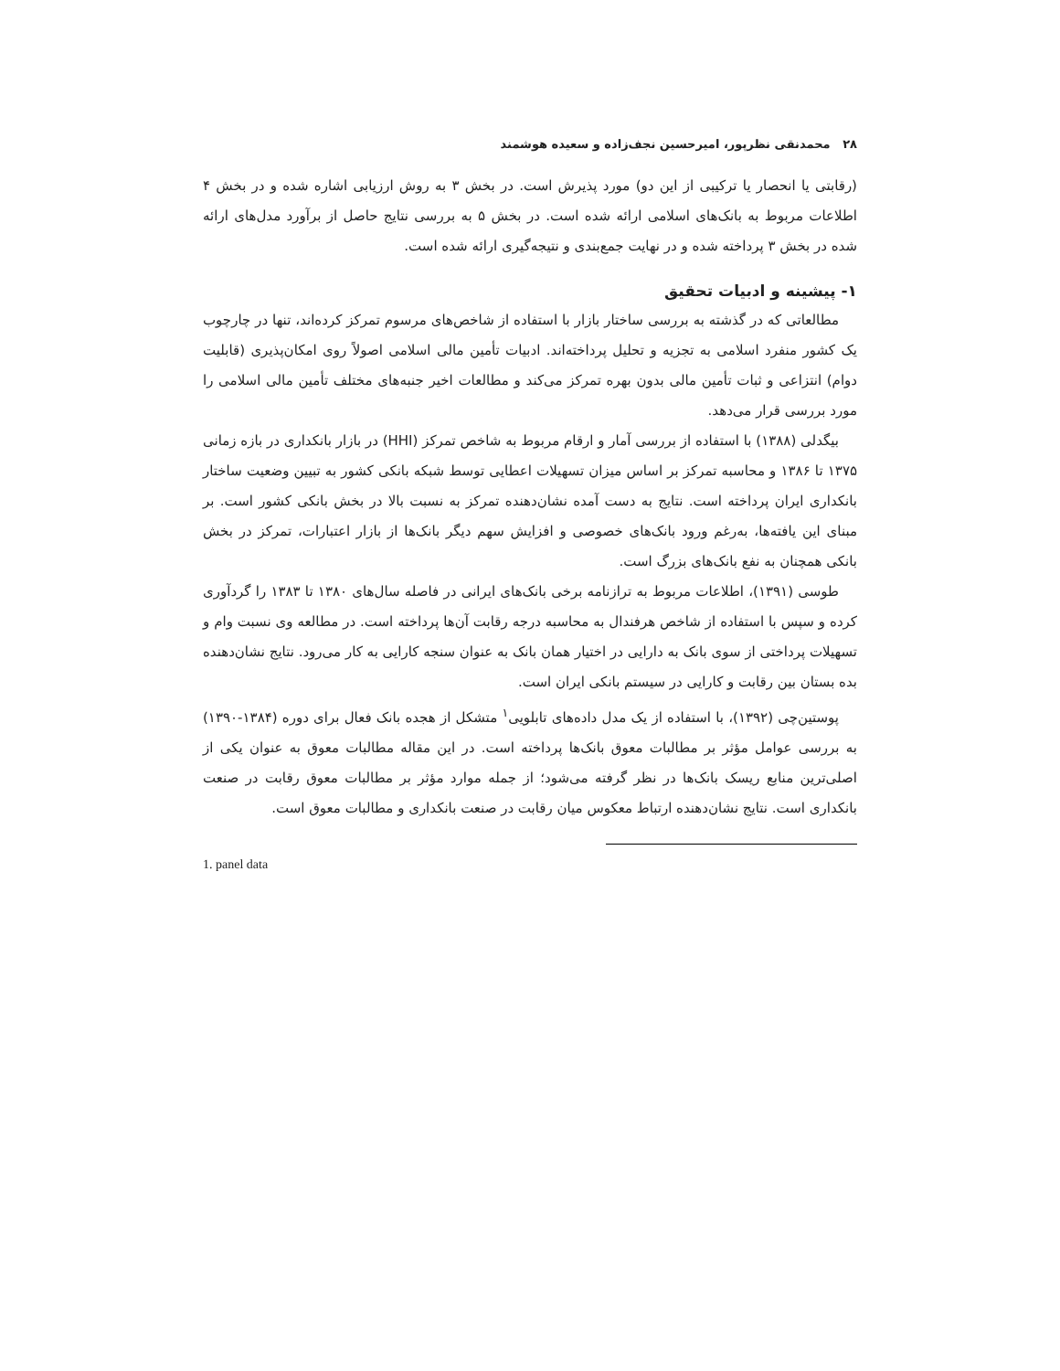۲۸ محمدنقی نظرپور، امیرحسین نجف‌زاده و سعیده هوشمند
(رقابتی یا انحصار یا ترکیبی از این دو) مورد پذیرش است. در بخش ۳ به روش ارزیابی اشاره شده و در بخش ۴ اطلاعات مربوط به بانک‌های اسلامی ارائه شده است. در بخش ۵ به بررسی نتایج حاصل از برآورد مدل‌های ارائه شده در بخش ۳ پرداخته شده و در نهایت جمع‌بندی و نتیجه‌گیری ارائه شده است.
۱- پیشینه و ادبیات تحقیق
مطالعاتی که در گذشته به بررسی ساختار بازار با استفاده از شاخص‌های مرسوم تمرکز کرده‌اند، تنها در چارچوب یک کشور منفرد اسلامی به تجزیه و تحلیل پرداخته‌اند. ادبیات تأمین مالی اسلامی اصولاً روی امکان‌پذیری (قابلیت دوام) انتزاعی و ثبات تأمین مالی بدون بهره تمرکز می‌کند و مطالعات اخیر جنبه‌های مختلف تأمین مالی اسلامی را مورد بررسی قرار می‌دهد.
بیگدلی (۱۳۸۸) با استفاده از بررسی آمار و ارقام مربوط به شاخص تمرکز (HHI) در بازار بانکداری در بازه زمانی ۱۳۷۵ تا ۱۳۸۶ و محاسبه تمرکز بر اساس میزان تسهیلات اعطایی توسط شبکه بانکی کشور به تبیین وضعیت ساختار بانکداری ایران پرداخته است. نتایج به دست آمده نشان‌دهنده تمرکز به نسبت بالا در بخش بانکی کشور است. بر مبنای این یافته‌ها، به‌رغم ورود بانک‌های خصوصی و افزایش سهم دیگر بانک‌ها از بازار اعتبارات، تمرکز در بخش بانکی همچنان به نفع بانک‌های بزرگ است.
طوسی (۱۳۹۱)، اطلاعات مربوط به ترازنامه برخی بانک‌های ایرانی در فاصله سال‌های ۱۳۸۰ تا ۱۳۸۳ را گردآوری کرده و سپس با استفاده از شاخص هرفندال به محاسبه درجه رقابت آن‌ها پرداخته است. در مطالعه وی نسبت وام و تسهیلات پرداختی از سوی بانک به دارایی در اختیار همان بانک به عنوان سنجه کارایی به کار می‌رود. نتایج نشان‌دهنده بده بستان بین رقابت و کارایی در سیستم بانکی ایران است.
پوستین‌چی (۱۳۹۲)، با استفاده از یک مدل داده‌های تابلویی<sup>۱</sup> متشکل از هجده بانک فعال برای دوره (۱۳۸۴-۱۳۹۰) به بررسی عوامل مؤثر بر مطالبات معوق بانک‌ها پرداخته است. در این مقاله مطالبات معوق به عنوان یکی از اصلی‌ترین منابع ریسک بانک‌ها در نظر گرفته می‌شود؛ از جمله موارد مؤثر بر مطالبات معوق رقابت در صنعت بانکداری است. نتایج نشان‌دهنده ارتباط معکوس میان رقابت در صنعت بانکداری و مطالبات معوق است.
1. panel data